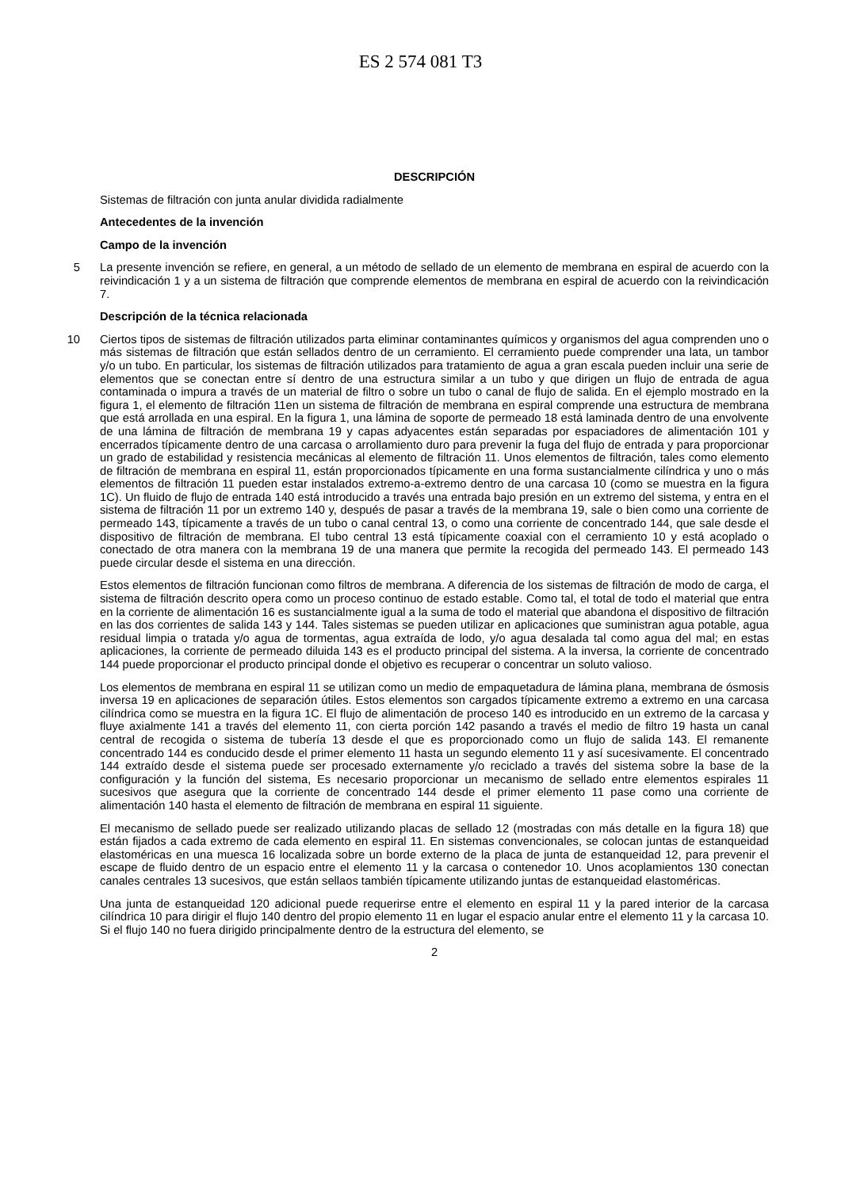ES 2 574 081 T3
DESCRIPCIÓN
Sistemas de filtración con junta anular dividida radialmente
Antecedentes de la invención
Campo de la invención
5 La presente invención se refiere, en general, a un método de sellado de un elemento de membrana en espiral de acuerdo con la reivindicación 1 y a un sistema de filtración que comprende elementos de membrana en espiral de acuerdo con la reivindicación 7.
Descripción de la técnica relacionada
Ciertos tipos de sistemas de filtración utilizados parta eliminar contaminantes químicos y organismos del agua 10 comprenden uno o más sistemas de filtración que están sellados dentro de un cerramiento. El cerramiento puede comprender una lata, un tambor y/o un tubo. En particular, los sistemas de filtración utilizados para tratamiento de agua a gran escala pueden incluir una serie de elementos que se conectan entre sí dentro de una estructura similar a un tubo y que dirigen un flujo de entrada de agua contaminada o impura a través de un material de filtro o sobre un tubo o canal de flujo de salida. En el ejemplo mostrado en la figura 1, el elemento de filtración 11en un sistema de filtración de membrana en espiral comprende una estructura de membrana que está arrollada en una espiral. En la figura 1, una lámina de soporte de permeado 18 está laminada dentro de una envolvente de una lámina de filtración de membrana 19 y capas adyacentes están separadas por espaciadores de alimentación 101 y encerrados típicamente dentro de una carcasa o arrollamiento duro para prevenir la fuga del flujo de entrada y para proporcionar un grado de estabilidad y resistencia mecánicas al elemento de filtración 11. Unos elementos de filtración, tales como elemento de filtración de membrana en espiral 11, están proporcionados típicamente en una forma sustancialmente cilíndrica y uno o más elementos de filtración 11 pueden estar instalados extremo-a-extremo dentro de una carcasa 10 (como se muestra en la figura 1C). Un fluido de flujo de entrada 140 está introducido a través una entrada bajo presión en un extremo del sistema, y entra en el sistema de filtración 11 por un extremo 140 y, después de pasar a través de la membrana 19, sale o bien como una corriente de permeado 143, típicamente a través de un tubo o canal central 13, o como una corriente de concentrado 144, que sale desde el dispositivo de filtración de membrana. El tubo central 13 está típicamente coaxial con el cerramiento 10 y está acoplado o conectado de otra manera con la membrana 19 de una manera que permite la recogida del permeado 143. El permeado 143 puede circular desde el sistema en una dirección.
Estos elementos de filtración funcionan como filtros de membrana. A diferencia de los sistemas de filtración de modo de carga, el sistema de filtración descrito opera como un proceso continuo de estado estable. Como tal, el total de todo el material que entra en la corriente de alimentación 16 es sustancialmente igual a la suma de todo el material que abandona el dispositivo de filtración en las dos corrientes de salida 143 y 144. Tales sistemas se pueden utilizar en aplicaciones que suministran agua potable, agua residual limpia o tratada y/o agua de tormentas, agua extraída de lodo, y/o agua desalada tal como agua del mal; en estas aplicaciones, la corriente de permeado diluida 143 es el producto principal del sistema. A la inversa, la corriente de concentrado 144 puede proporcionar el producto principal donde el objetivo es recuperar o concentrar un soluto valioso.
Los elementos de membrana en espiral 11 se utilizan como un medio de empaquetadura de lámina plana, membrana de ósmosis inversa 19 en aplicaciones de separación útiles. Estos elementos son cargados típicamente extremo a extremo en una carcasa cilíndrica como se muestra en la figura 1C. El flujo de alimentación de proceso 140 es introducido en un extremo de la carcasa y fluye axialmente 141 a través del elemento 11, con cierta porción 142 pasando a través el medio de filtro 19 hasta un canal central de recogida o sistema de tubería 13 desde el que es proporcionado como un flujo de salida 143. El remanente concentrado 144 es conducido desde el primer elemento 11 hasta un segundo elemento 11 y así sucesivamente. El concentrado 144 extraído desde el sistema puede ser procesado externamente y/o reciclado a través del sistema sobre la base de la configuración y la función del sistema, Es necesario proporcionar un mecanismo de sellado entre elementos espirales 11 sucesivos que asegura que la corriente de concentrado 144 desde el primer elemento 11 pase como una corriente de alimentación 140 hasta el elemento de filtración de membrana en espiral 11 siguiente.
El mecanismo de sellado puede ser realizado utilizando placas de sellado 12 (mostradas con más detalle en la figura 18) que están fijados a cada extremo de cada elemento en espiral 11. En sistemas convencionales, se colocan juntas de estanqueidad elastoméricas en una muesca 16 localizada sobre un borde externo de la placa de junta de estanqueidad 12, para prevenir el escape de fluido dentro de un espacio entre el elemento 11 y la carcasa o contenedor 10. Unos acoplamientos 130 conectan canales centrales 13 sucesivos, que están sellaos también típicamente utilizando juntas de estanqueidad elastoméricas.
Una junta de estanqueidad 120 adicional puede requerirse entre el elemento en espiral 11 y la pared interior de la carcasa cilíndrica 10 para dirigir el flujo 140 dentro del propio elemento 11 en lugar el espacio anular entre el elemento 11 y la carcasa 10. Si el flujo 140 no fuera dirigido principalmente dentro de la estructura del elemento, se
2